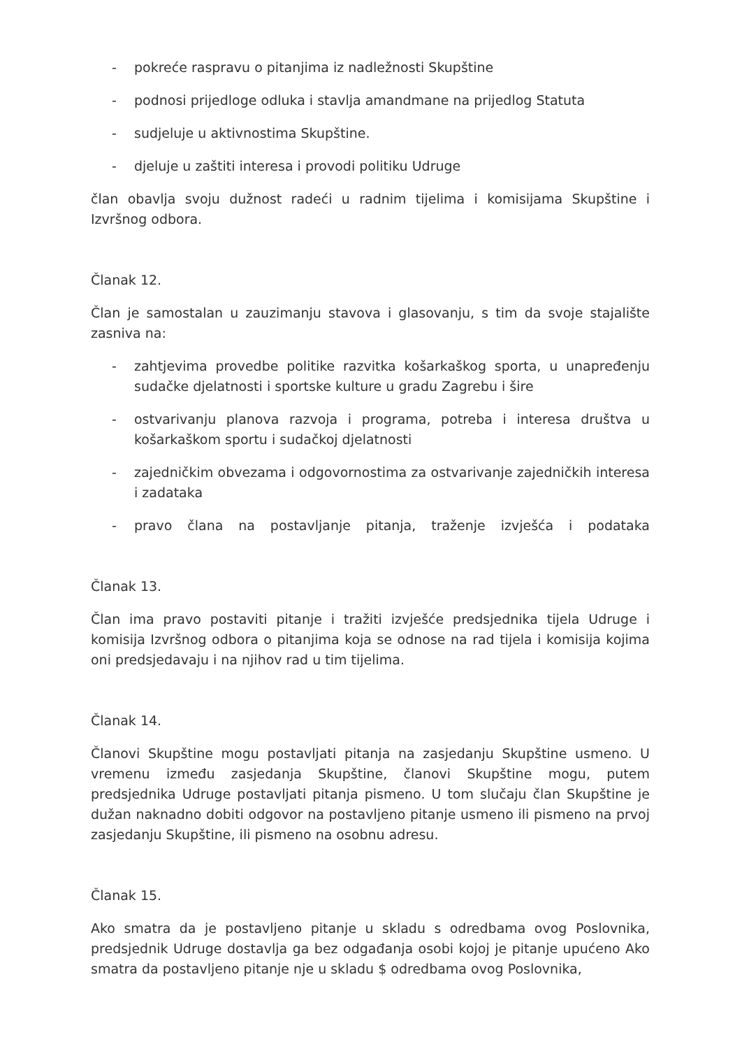- pokreće raspravu o pitanjima iz nadležnosti Skupštine
- podnosi prijedloge odluka i stavlja amandmane na prijedlog Statuta
- sudjeluje u aktivnostima Skupštine.
- djeluje u zaštiti interesa i provodi politiku Udruge
član obavlja svoju dužnost radeći u radnim tijelima i komisijama Skupštine i Izvršnog odbora.
Članak 12.
Član je samostalan u zauzimanju stavova i glasovanju, s tim da svoje stajalište zasniva na:
- zahtjevima provedbe politike razvitka košarkaškog sporta, u unapređenju sudačke djelatnosti i sportske kulture u gradu Zagrebu i šire
- ostvarivanju planova razvoja i programa, potreba i interesa društva u košarkaškom sportu i sudačkoj djelatnosti
- zajedničkim obvezama i odgovornostima za ostvarivanje zajedničkih interesa i zadataka
- pravo člana na postavljanje pitanja, traženje izvješća i podataka
Članak 13.
Član ima pravo postaviti pitanje i tražiti izvješće predsjednika tijela Udruge i komisija Izvršnog odbora o pitanjima koja se odnose na rad tijela i komisija kojima oni predsjedavaju i na njihov rad u tim tijelima.
Članak 14.
Članovi Skupštine mogu postavljati pitanja na zasjedanju Skupštine usmeno. U vremenu između zasjedanja Skupštine, članovi Skupštine mogu, putem predsjednika Udruge postavljati pitanja pismeno. U tom slučaju član Skupštine je dužan naknadno dobiti odgovor na postavljeno pitanje usmeno ili pismeno na prvoj zasjedanju Skupštine, ili pismeno na osobnu adresu.
Članak 15.
Ako smatra da je postavljeno pitanje u skladu s odredbama ovog Poslovnika, predsjednik Udruge dostavlja ga bez odgađanja osobi kojoj je pitanje upućeno Ako smatra da postavljeno pitanje nje u skladu $ odredbama ovog Poslovnika,